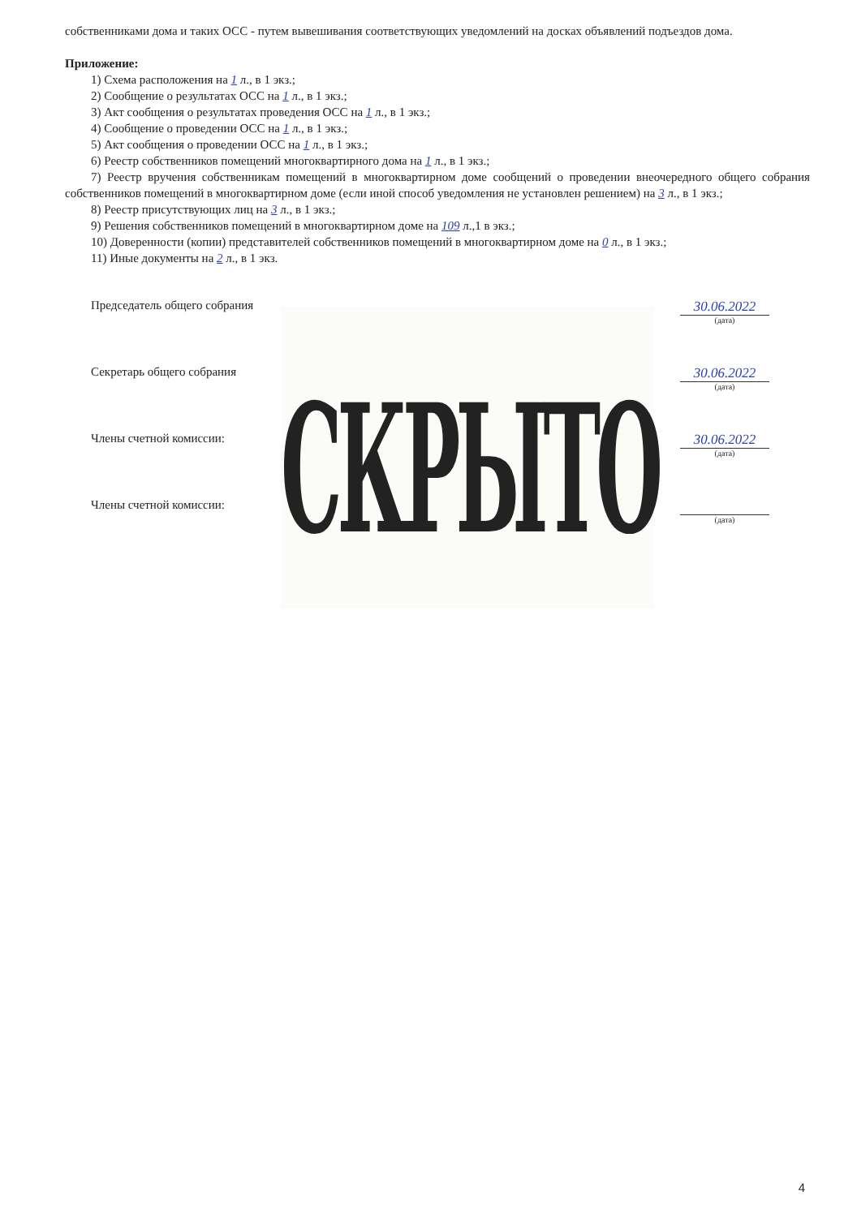собственниками дома и таких ОСС - путем вывешивания соответствующих уведомлений на досках объявлений подъездов дома.
Приложение:
1) Схема расположения на 1 л., в 1 экз.;
2) Сообщение о результатах ОСС на 1 л., в 1 экз.;
3) Акт сообщения о результатах проведения ОСС на 1 л., в 1 экз.;
4) Сообщение о проведении ОСС на 1 л., в 1 экз.;
5) Акт сообщения о проведении ОСС на 1 л., в 1 экз.;
6) Реестр собственников помещений многоквартирного дома на 1 л., в 1 экз.;
7) Реестр вручения собственникам помещений в многоквартирном доме сообщений о проведении внеочередного общего собрания собственников помещений в многоквартирном доме (если иной способ уведомления не установлен решением) на 3 л., в 1 экз.;
8) Реестр присутствующих лиц на 3 л., в 1 экз.;
9) Решения собственников помещений в многоквартирном доме на 109 л.,1 в экз.;
10) Доверенности (копии) представителей собственников помещений в многоквартирном доме на 0 л., в 1 экз.;
11) Иные документы на 2 л., в 1 экз.
Председатель общего собрания 30.06.2022
(дата)
Секретарь общего собрания 30.06.2022
(дата)
Члены счетной комиссии: 30.06.2022
(дата)
Члены счетной комиссии:
(дата)
СКРЫТО
4